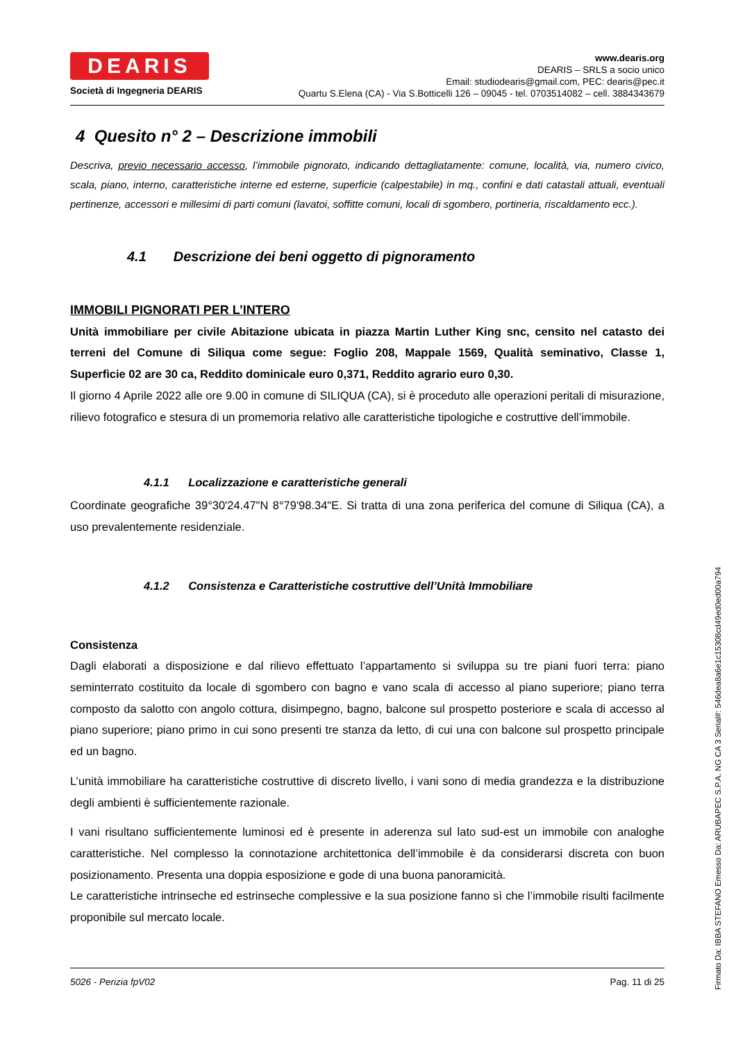DEARIS
Società di Ingegneria DEARIS
www.dearis.org
DEARIS – SRLS a socio unico
Email: studiodearis@gmail.com, PEC: dearis@pec.it
Quartu S.Elena (CA) - Via S.Botticelli 126 – 09045 - tel. 0703514082 – cell. 3884343679
4 Quesito n° 2 – Descrizione immobili
Descriva, previo necessario accesso, l’immobile pignorato, indicando dettagliatamente: comune, località, via, numero civico, scala, piano, interno, caratteristiche interne ed esterne, superficie (calpestabile) in mq., confini e dati catastali attuali, eventuali pertinenze, accessori e millesimi di parti comuni (lavatoi, soffitte comuni, locali di sgombero, portineria, riscaldamento ecc.).
4.1 Descrizione dei beni oggetto di pignoramento
IMMOBILI PIGNORATI PER L’INTERO
Unità immobiliare per civile Abitazione ubicata in piazza Martin Luther King snc, censito nel catasto dei terreni del Comune di Siliqua come segue: Foglio 208, Mappale 1569, Qualità seminativo, Classe 1, Superficie 02 are 30 ca, Reddito dominicale euro 0,371, Reddito agrario euro 0,30.
Il giorno 4 Aprile 2022 alle ore 9.00 in comune di SILIQUA (CA), si è proceduto alle operazioni peritali di misurazione, rilievo fotografico e stesura di un promemoria relativo alle caratteristiche tipologiche e costruttive dell’immobile.
4.1.1 Localizzazione e caratteristiche generali
Coordinate geografiche 39°30'24.47"N 8°79'98.34"E. Si tratta di una zona periferica del comune di Siliqua (CA), a uso prevalentemente residenziale.
4.1.2 Consistenza e Caratteristiche costruttive dell’Unità Immobiliare
Consistenza
Dagli elaborati a disposizione e dal rilievo effettuato l’appartamento si sviluppa su tre piani fuori terra: piano seminterrato costituito da locale di sgombero con bagno e vano scala di accesso al piano superiore; piano terra composto da salotto con angolo cottura, disimpegno, bagno, balcone sul prospetto posteriore e scala di accesso al piano superiore; piano primo in cui sono presenti tre stanza da letto, di cui una con balcone sul prospetto principale ed un bagno.
L’unità immobiliare ha caratteristiche costruttive di discreto livello, i vani sono di media grandezza e la distribuzione degli ambienti è sufficientemente razionale.
I vani risultano sufficientemente luminosi ed è presente in aderenza sul lato sud-est un immobile con analoghe caratteristiche. Nel complesso la connotazione architettonica dell’immobile è da considerarsi discreta con buon posizionamento. Presenta una doppia esposizione e gode di una buona panoramicità.
Le caratteristiche intrinseche ed estrinseche complessive e la sua posizione fanno sì che l’immobile risulti facilmente proponibile sul mercato locale.
5026 - Perizia fpV02 Pag. 11 di 25
Firmato Da: IBBA STEFANO Emesso Da: ARUBAPEC S.P.A. NG CA 3 Serial#: 546dea8a6e1c15308cd49ed0ed00a794